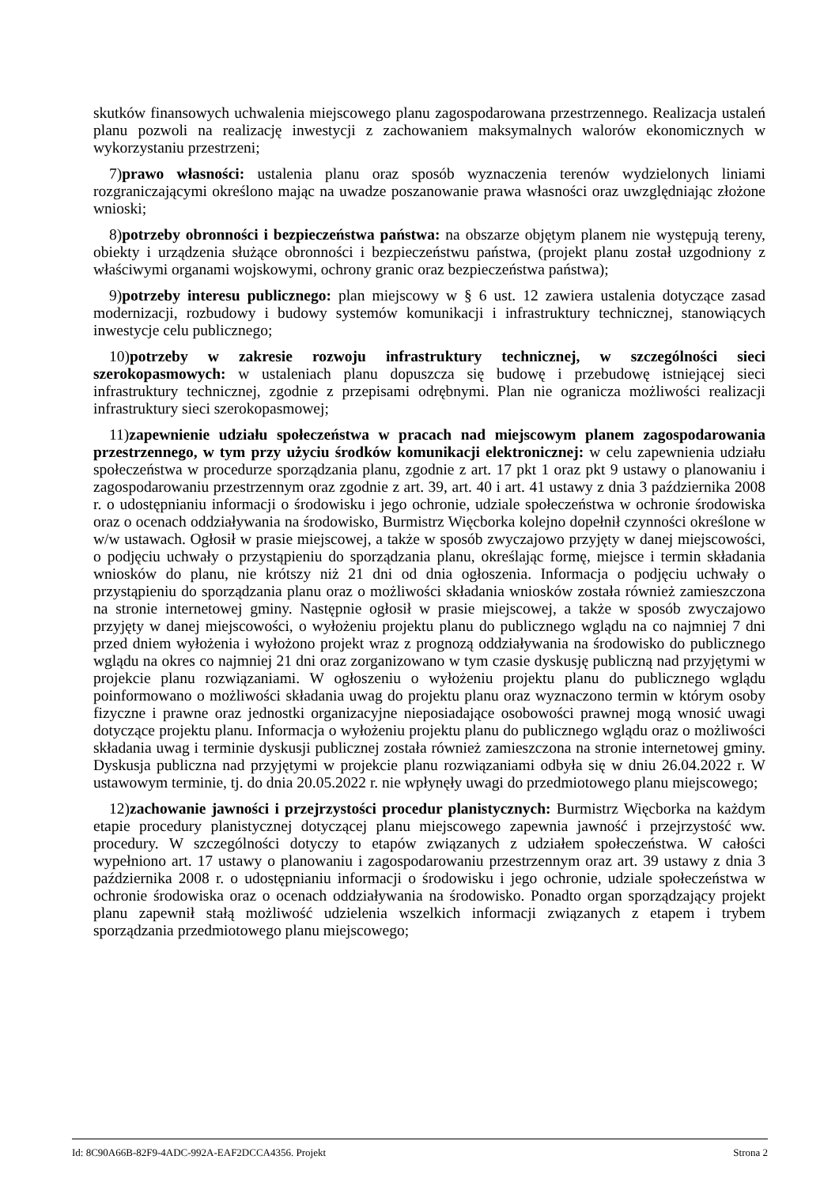skutków finansowych uchwalenia miejscowego planu zagospodarowana przestrzennego. Realizacja ustaleń planu pozwoli na realizację inwestycji z zachowaniem maksymalnych walorów ekonomicznych w wykorzystaniu przestrzeni;
7)prawo własności: ustalenia planu oraz sposób wyznaczenia terenów wydzielonych liniami rozgraniczającymi określono mając na uwadze poszanowanie prawa własności oraz uwzględniając złożone wnioski;
8)potrzeby obronności i bezpieczeństwa państwa: na obszarze objętym planem nie występują tereny, obiekty i urządzenia służące obronności i bezpieczeństwu państwa, (projekt planu został uzgodniony z właściwymi organami wojskowymi, ochrony granic oraz bezpieczeństwa państwa);
9)potrzeby interesu publicznego: plan miejscowy w § 6 ust. 12 zawiera ustalenia dotyczące zasad modernizacji, rozbudowy i budowy systemów komunikacji i infrastruktury technicznej, stanowiących inwestycje celu publicznego;
10)potrzeby w zakresie rozwoju infrastruktury technicznej, w szczególności sieci szerokopasmowych: w ustaleniach planu dopuszcza się budowę i przebudowę istniejącej sieci infrastruktury technicznej, zgodnie z przepisami odrębnymi. Plan nie ogranicza możliwości realizacji infrastruktury sieci szerokopasmowej;
11)zapewnienie udziału społeczeństwa w pracach nad miejscowym planem zagospodarowania przestrzennego, w tym przy użyciu środków komunikacji elektronicznej: w celu zapewnienia udziału społeczeństwa w procedurze sporządzania planu, zgodnie z art. 17 pkt 1 oraz pkt 9 ustawy o planowaniu i zagospodarowaniu przestrzennym oraz zgodnie z art. 39, art. 40 i art. 41 ustawy z dnia 3 października 2008 r. o udostępnianiu informacji o środowisku i jego ochronie, udziale społeczeństwa w ochronie środowiska oraz o ocenach oddziaływania na środowisko, Burmistrz Więcborka kolejno dopełnił czynności określone w w/w ustawach. Ogłosił w prasie miejscowej, a także w sposób zwyczajowo przyjęty w danej miejscowości, o podjęciu uchwały o przystąpieniu do sporządzania planu, określając formę, miejsce i termin składania wniosków do planu, nie krótszy niż 21 dni od dnia ogłoszenia. Informacja o podjęciu uchwały o przystąpieniu do sporządzania planu oraz o możliwości składania wniosków została również zamieszczona na stronie internetowej gminy. Następnie ogłosił w prasie miejscowej, a także w sposób zwyczajowo przyjęty w danej miejscowości, o wyłożeniu projektu planu do publicznego wglądu na co najmniej 7 dni przed dniem wyłożenia i wyłożono projekt wraz z prognozą oddziaływania na środowisko do publicznego wglądu na okres co najmniej 21 dni oraz zorganizowano w tym czasie dyskusję publiczną nad przyjętymi w projekcie planu rozwiązaniami. W ogłoszeniu o wyłożeniu projektu planu do publicznego wglądu poinformowano o możliwości składania uwag do projektu planu oraz wyznaczono termin w którym osoby fizyczne i prawne oraz jednostki organizacyjne nieposiadające osobowości prawnej mogą wnosić uwagi dotyczące projektu planu. Informacja o wyłożeniu projektu planu do publicznego wglądu oraz o możliwości składania uwag i terminie dyskusji publicznej została również zamieszczona na stronie internetowej gminy. Dyskusja publiczna nad przyjętymi w projekcie planu rozwiązaniami odbyła się w dniu 26.04.2022 r. W ustawowym terminie, tj. do dnia 20.05.2022 r. nie wpłynęły uwagi do przedmiotowego planu miejscowego;
12)zachowanie jawności i przejrzystości procedur planistycznych: Burmistrz Więcborka na każdym etapie procedury planistycznej dotyczącej planu miejscowego zapewnia jawność i przejrzystość ww. procedury. W szczególności dotyczy to etapów związanych z udziałem społeczeństwa. W całości wypełniono art. 17 ustawy o planowaniu i zagospodarowaniu przestrzennym oraz art. 39 ustawy z dnia 3 października 2008 r. o udostępnianiu informacji o środowisku i jego ochronie, udziale społeczeństwa w ochronie środowiska oraz o ocenach oddziaływania na środowisko. Ponadto organ sporządzający projekt planu zapewnił stałą możliwość udzielenia wszelkich informacji związanych z etapem i trybem sporządzania przedmiotowego planu miejscowego;
Id: 8C90A66B-82F9-4ADC-992A-EAF2DCCA4356. Projekt Strona 2